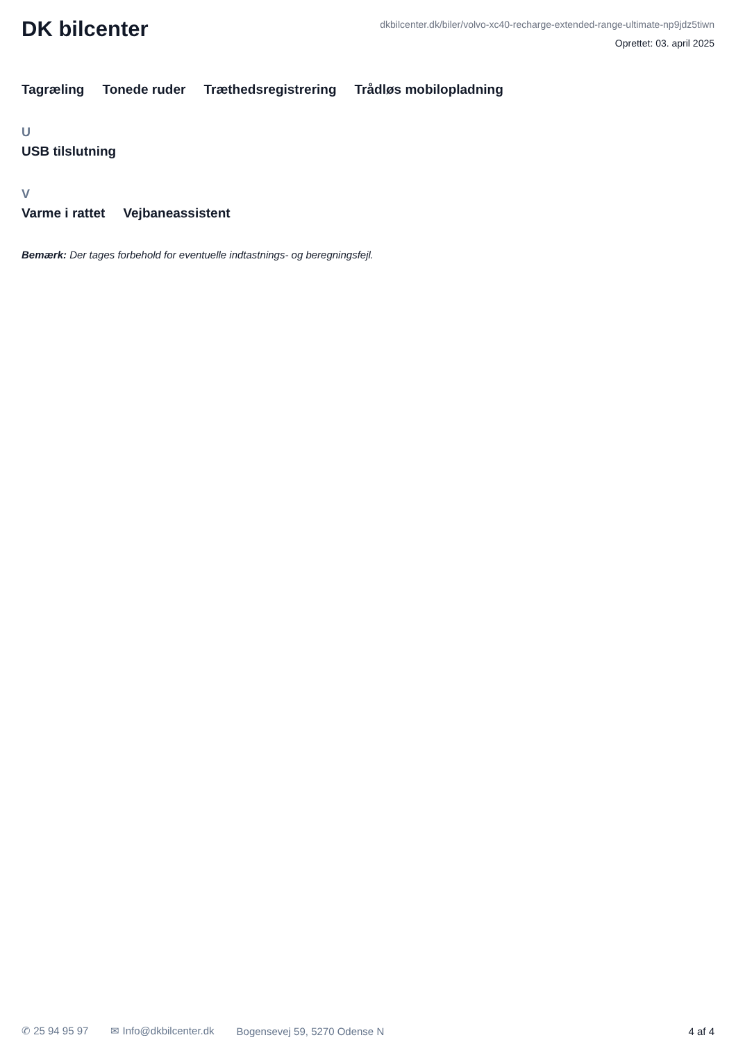DK bilcenter
dkbilcenter.dk/biler/volvo-xc40-recharge-extended-range-ultimate-np9jdz5tiwn
Oprettet: 03. april 2025
Tagræling Tonede ruder Træthedsregistrering Trådløs mobilopladning
U
USB tilslutning
V
Varme i rattet Vejbaneassistent
Bemærk: Der tages forbehold for eventuelle indtastnings- og beregningsfejl.
✆ 25 94 95 97 ✉ Info@dkbilcenter.dk Bogensevej 59, 5270 Odense N 4 af 4